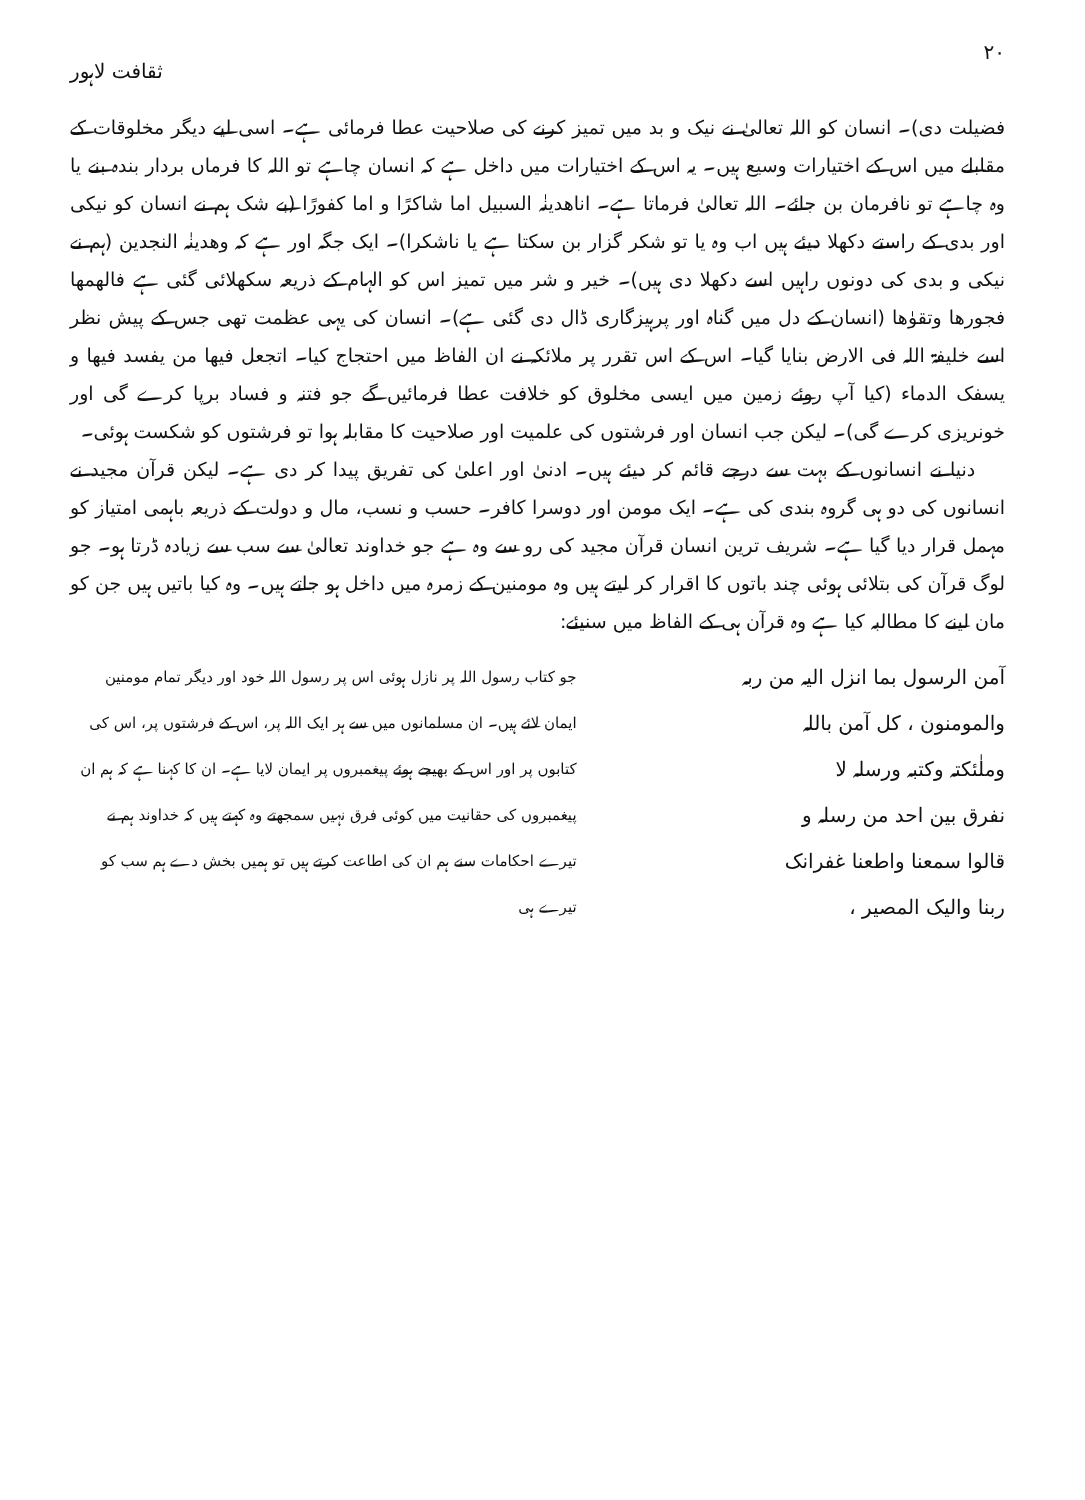۲۰ ثقافت لاہور
فضیلت دی)۔ انسان کو اللہ تعالیٰ نے نیک و بد میں تمیز کرنے کی صلاحیت عطا فرمائی ہے۔ اسی لیے دیگر مخلوقات کے مقابلے میں اس کے اختیارات وسیع ہیں۔ یہ اس کے اختیارات میں داخل ہے کہ انسان چاہے تو اللہ کا فرماں بردار بندہ بنے یا وہ چاہے تو نافرمان بن جائے۔ اللہ تعالیٰ فرماتا ہے۔ اناھدینٰہ السبیل اما شاکرًا و اما کفورًا (بے شک ہم نے انسان کو نیکی اور بدی کے راستے دکھلا دیئے ہیں اب وہ یا تو شکر گزار بن سکتا ہے یا ناشکرا)۔ ایک جگہ اور ہے کہ وھدینٰہ النجدین (ہم نے نیکی و بدی کی دونوں راہیں اسے دکھلا دی ہیں)۔ خیر و شر میں تمیز اس کو الہام کے ذریعہ سکھلائی گئی ہے فالھمھا فجورھا وتقوٰھا (انسان کے دل میں گناہ اور پرہیزگاری ڈال دی گئی ہے)۔ انسان کی یہی عظمت تھی جس کے پیش نظر اسے خلیفۃ اللہ فی الارض بنایا گیا۔ اس کے اس تقرر پر ملائکہ نے ان الفاظ میں احتجاج کیا۔ اتجعل فیھا من یفسد فیھا و یسفک الدماء (کیا آپ روئے زمین میں ایسی مخلوق کو خلافت عطا فرمائیں گے جو فتنہ و فساد برپا کرے گی اور خونریزی کرے گی)۔ لیکن جب انسان اور فرشتوں کی علمیت اور صلاحیت کا مقابلہ ہوا تو فرشتوں کو شکست ہوئی۔
دنیا نے انسانوں کے بہت سے درجے قائم کر دیئے ہیں۔ ادنیٰ اور اعلیٰ کی تفریق پیدا کر دی ہے۔ لیکن قرآن مجید نے انسانوں کی دو ہی گروہ بندی کی ہے۔ ایک مومن اور دوسرا کافر۔ حسب و نسب، مال و دولت کے ذریعہ باہمی امتیاز کو مہمل قرار دیا گیا ہے۔ شریف ترین انسان قرآن مجید کی رو سے وہ ہے جو خداوند تعالیٰ سے سب سے زیادہ ڈرتا ہو۔ جو لوگ قرآن کی بتلائی ہوئی چند باتوں کا اقرار کر لیتے ہیں وہ مومنین کے زمرہ میں داخل ہو جاتے ہیں۔ وہ کیا باتیں ہیں جن کو مان لینے کا مطالبہ کیا ہے وہ قرآن ہی کے الفاظ میں سنیئے:
آمن الرسول بما انزل الیہ من ربہ
والمومنون ، کل آمن باللہ
وملٰئکتہ وکتبہ ورسلہ لا
نفرق بین احد من رسلہ و
قالوا سمعنا واطعنا غفرانک
ربنا والیک المصیر ،
جو کتاب رسول اللہ پر نازل ہوئی اس پر رسول اللہ خود اور دیگر تمام مومنین ایمان لائے ہیں۔ ان مسلمانوں میں سے ہر ایک اللہ پر، اس کے فرشتوں پر، اس کی کتابوں پر اور اس کے بھیجے ہوئے پیغمبروں پر ایمان لایا ہے۔ ان کا کہنا ہے کہ ہم ان پیغمبروں کی حقانیت میں کوئی فرق نہیں سمجھتے وہ کہتے ہیں کہ خداوند ہم نے تیرے احکامات سنے ہم ان کی اطاعت کرتے ہیں تو ہمیں بخش دے ہم سب کو تیرے ہی